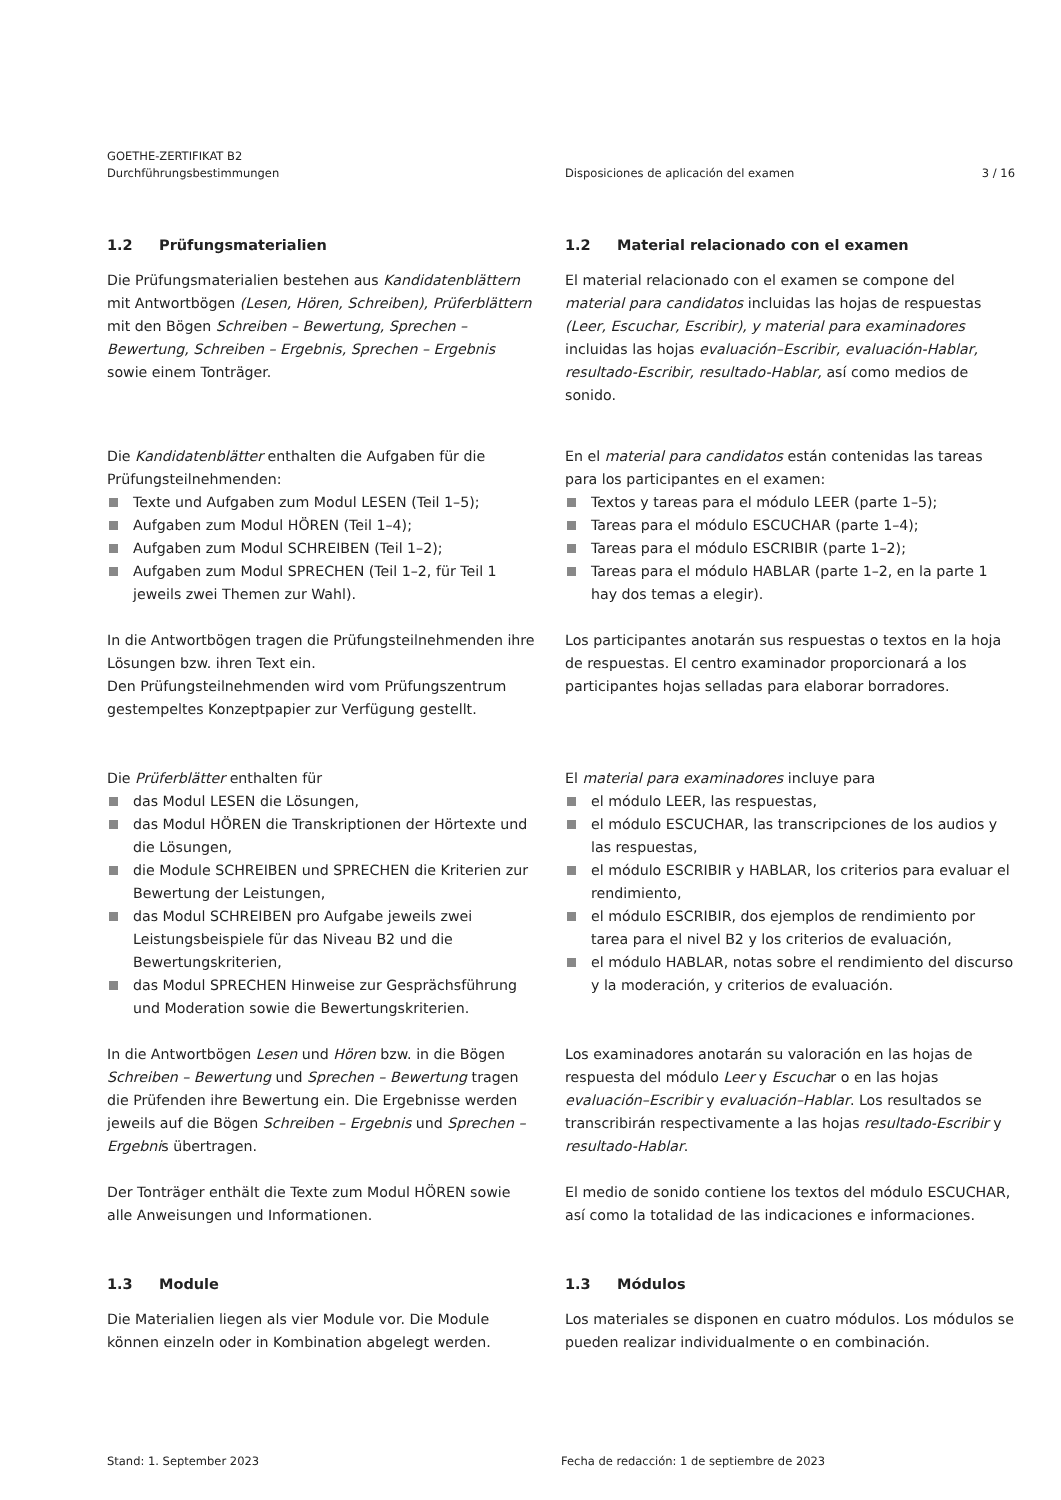GOETHE-ZERTIFIKAT B2
Durchführungsbestimmungen
Disposiciones de aplicación del examen
3 / 16
1.2 Prüfungsmaterialien
Die Prüfungsmaterialien bestehen aus Kandidatenblättern mit Antwortbögen (Lesen, Hören, Schreiben), Prüferblättern mit den Bögen Schreiben – Bewertung, Sprechen – Bewertung, Schreiben – Ergebnis, Sprechen – Ergebnis sowie einem Tonträger.
1.2 Material relacionado con el examen
El material relacionado con el examen se compone del material para candidatos incluidas las hojas de respuestas (Leer, Escuchar, Escribir), y material para examinadores incluidas las hojas evaluación–Escribir, evaluación-Hablar, resultado-Escribir, resultado-Hablar, así como medios de sonido.
Die Kandidatenblätter enthalten die Aufgaben für die Prüfungsteilnehmenden:
Texte und Aufgaben zum Modul LESEN (Teil 1–5);
Aufgaben zum Modul HÖREN (Teil 1–4);
Aufgaben zum Modul SCHREIBEN (Teil 1–2);
Aufgaben zum Modul SPRECHEN (Teil 1–2, für Teil 1 jeweils zwei Themen zur Wahl).
En el material para candidatos están contenidas las tareas para los participantes en el examen:
Textos y tareas para el módulo LEER (parte 1–5);
Tareas para el módulo ESCUCHAR (parte 1–4);
Tareas para el módulo ESCRIBIR (parte 1–2);
Tareas para el módulo HABLAR (parte 1–2, en la parte 1 hay dos temas a elegir).
In die Antwortbögen tragen die Prüfungsteilnehmenden ihre Lösungen bzw. ihren Text ein.
Den Prüfungsteilnehmenden wird vom Prüfungszentrum gestempeltes Konzeptpapier zur Verfügung gestellt.
Los participantes anotarán sus respuestas o textos en la hoja de respuestas. El centro examinador proporcionará a los participantes hojas selladas para elaborar borradores.
Die Prüferblätter enthalten für
das Modul LESEN die Lösungen,
das Modul HÖREN die Transkriptionen der Hörtexte und die Lösungen,
die Module SCHREIBEN und SPRECHEN die Kriterien zur Bewertung der Leistungen,
das Modul SCHREIBEN pro Aufgabe jeweils zwei Leistungsbeispiele für das Niveau B2 und die Bewertungskriterien,
das Modul SPRECHEN Hinweise zur Gesprächsführung und Moderation sowie die Bewertungskriterien.
El material para examinadores incluye para
el módulo LEER, las respuestas,
el módulo ESCUCHAR, las transcripciones de los audios y las respuestas,
el módulo ESCRIBIR y HABLAR, los criterios para evaluar el rendimiento,
el módulo ESCRIBIR, dos ejemplos de rendimiento por tarea para el nivel B2 y los criterios de evaluación,
el módulo HABLAR, notas sobre el rendimiento del discurso y la moderación, y criterios de evaluación.
In die Antwortbögen Lesen und Hören bzw. in die Bögen Schreiben – Bewertung und Sprechen – Bewertung tragen die Prüfenden ihre Bewertung ein. Die Ergebnisse werden jeweils auf die Bögen Schreiben – Ergebnis und Sprechen – Ergebnis übertragen.
Los examinadores anotarán su valoración en las hojas de respuesta del módulo Leer y Escuchar o en las hojas evaluación–Escribir y evaluación–Hablar. Los resultados se transcribirán respectivamente a las hojas resultado-Escribir y resultado-Hablar.
Der Tonträger enthält die Texte zum Modul HÖREN sowie alle Anweisungen und Informationen.
El medio de sonido contiene los textos del módulo ESCUCHAR, así como la totalidad de las indicaciones e informaciones.
1.3 Module
Die Materialien liegen als vier Module vor. Die Module können einzeln oder in Kombination abgelegt werden.
1.3 Módulos
Los materiales se disponen en cuatro módulos. Los módulos se pueden realizar individualmente o en combinación.
Stand: 1. September 2023 Fecha de redacción: 1 de septiembre de 2023